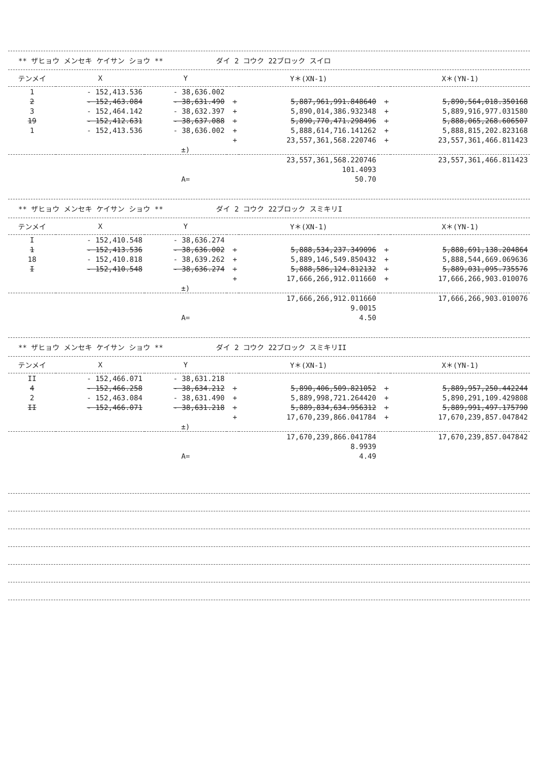** ザヒョウ メンセキ ケイサン ショウ ** ダイ 2 コウク 22ブロック スイロ
| テンメイ | X | Y | | Y＊(XN-1) | | X＊(YN-1) |
| --- | --- | --- | --- | --- | --- | --- |
| 1 | - 152,413.536 | - 38,636.002 | | | | |
| 2 | - 152,463.084 | - 38,631.490 | + | 5,887,961,991.848640 | + | 5,890,564,018.350168 |
| 3 | - 152,464.142 | - 38,632.397 | + | 5,890,014,386.932348 | + | 5,889,916,977.031580 |
| 19 | - 152,412.631 | - 38,637.088 | + | 5,890,770,471.298496 | + | 5,888,065,268.606507 |
| 1 | - 152,413.536 | - 38,636.002 | + | 5,888,614,716.141262 | + | 5,888,815,202.823168 |
| | | | + | 23,557,361,568.220746 | + | 23,557,361,466.811423 |
| | | ±) | | | | |
| | | | | 23,557,361,568.220746 | | 23,557,361,466.811423 |
| | | | | 101.4093 | | |
| | | A= | | 50.70 | | |
** ザヒョウ メンセキ ケイサン ショウ ** ダイ 2 コウク 22ブロック スミキリI
| テンメイ | X | Y | | Y＊(XN-1) | | X＊(YN-1) |
| --- | --- | --- | --- | --- | --- | --- |
| I | - 152,410.548 | - 38,636.274 | | | | |
| 1 | - 152,413.536 | - 38,636.002 | + | 5,888,534,237.349096 | + | 5,888,691,138.204864 |
| 18 | - 152,410.818 | - 38,639.262 | + | 5,889,146,549.850432 | + | 5,888,544,669.069636 |
| I | - 152,410.548 | - 38,636.274 | + | 5,888,586,124.812132 | + | 5,889,031,095.735576 |
| | | | + | 17,666,266,912.011660 | + | 17,666,266,903.010076 |
| | | ±) | | | | |
| | | | | 17,666,266,912.011660 | | 17,666,266,903.010076 |
| | | | | 9.0015 | | |
| | | A= | | 4.50 | | |
** ザヒョウ メンセキ ケイサン ショウ ** ダイ 2 コウク 22ブロック スミキリII
| テンメイ | X | Y | | Y＊(XN-1) | | X＊(YN-1) |
| --- | --- | --- | --- | --- | --- | --- |
| II | - 152,466.071 | - 38,631.218 | | | | |
| 4 | - 152,466.258 | - 38,634.212 | + | 5,890,406,509.821052 | + | 5,889,957,250.442244 |
| 2 | - 152,463.084 | - 38,631.490 | + | 5,889,998,721.264420 | + | 5,890,291,109.429808 |
| II | - 152,466.071 | - 38,631.218 | + | 5,889,834,634.956312 | + | 5,889,991,497.175790 |
| | | | + | 17,670,239,866.041784 | + | 17,670,239,857.047842 |
| | | ±) | | | | |
| | | | | 17,670,239,866.041784 | | 17,670,239,857.047842 |
| | | | | 8.9939 | | |
| | | A= | | 4.49 | | |